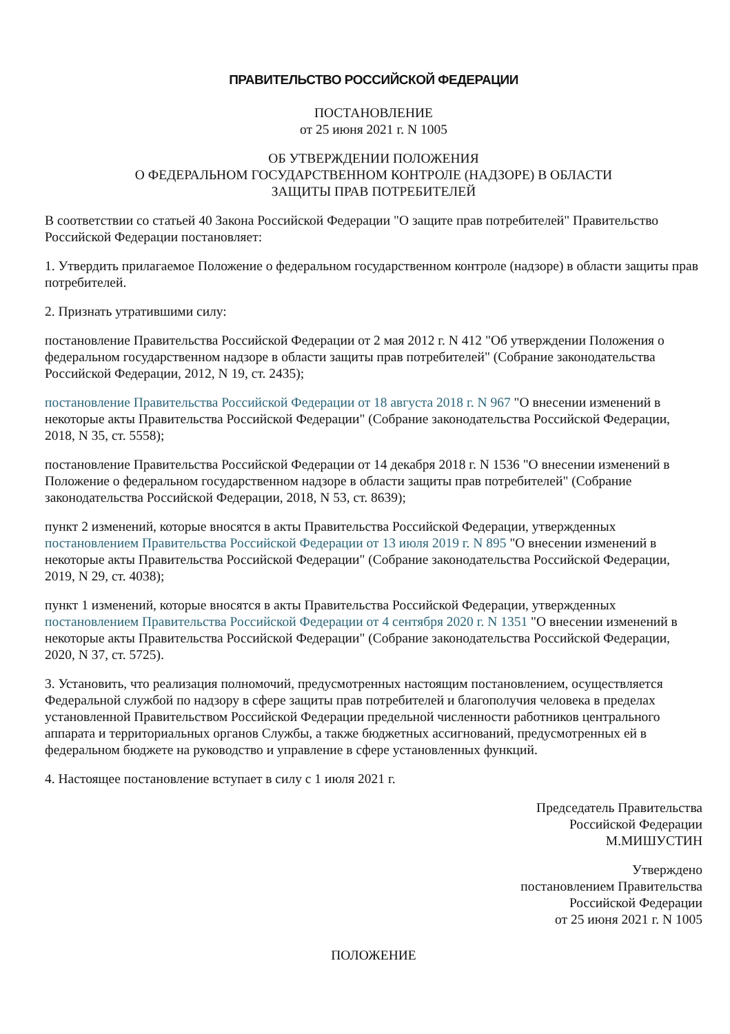ПРАВИТЕЛЬСТВО РОССИЙСКОЙ ФЕДЕРАЦИИ
ПОСТАНОВЛЕНИЕ
от 25 июня 2021 г. N 1005
ОБ УТВЕРЖДЕНИИ ПОЛОЖЕНИЯ
О ФЕДЕРАЛЬНОМ ГОСУДАРСТВЕННОМ КОНТРОЛЕ (НАДЗОРЕ) В ОБЛАСТИ
ЗАЩИТЫ ПРАВ ПОТРЕБИТЕЛЕЙ
В соответствии со статьей 40 Закона Российской Федерации "О защите прав потребителей" Правительство Российской Федерации постановляет:
1. Утвердить прилагаемое Положение о федеральном государственном контроле (надзоре) в области защиты прав потребителей.
2. Признать утратившими силу:
постановление Правительства Российской Федерации от 2 мая 2012 г. N 412 "Об утверждении Положения о федеральном государственном надзоре в области защиты прав потребителей" (Собрание законодательства Российской Федерации, 2012, N 19, ст. 2435);
постановление Правительства Российской Федерации от 18 августа 2018 г. N 967 "О внесении изменений в некоторые акты Правительства Российской Федерации" (Собрание законодательства Российской Федерации, 2018, N 35, ст. 5558);
постановление Правительства Российской Федерации от 14 декабря 2018 г. N 1536 "О внесении изменений в Положение о федеральном государственном надзоре в области защиты прав потребителей" (Собрание законодательства Российской Федерации, 2018, N 53, ст. 8639);
пункт 2 изменений, которые вносятся в акты Правительства Российской Федерации, утвержденных постановлением Правительства Российской Федерации от 13 июля 2019 г. N 895 "О внесении изменений в некоторые акты Правительства Российской Федерации" (Собрание законодательства Российской Федерации, 2019, N 29, ст. 4038);
пункт 1 изменений, которые вносятся в акты Правительства Российской Федерации, утвержденных постановлением Правительства Российской Федерации от 4 сентября 2020 г. N 1351 "О внесении изменений в некоторые акты Правительства Российской Федерации" (Собрание законодательства Российской Федерации, 2020, N 37, ст. 5725).
3. Установить, что реализация полномочий, предусмотренных настоящим постановлением, осуществляется Федеральной службой по надзору в сфере защиты прав потребителей и благополучия человека в пределах установленной Правительством Российской Федерации предельной численности работников центрального аппарата и территориальных органов Службы, а также бюджетных ассигнований, предусмотренных ей в федеральном бюджете на руководство и управление в сфере установленных функций.
4. Настоящее постановление вступает в силу с 1 июля 2021 г.
Председатель Правительства
Российской Федерации
М.МИШУСТИН
Утверждено
постановлением Правительства
Российской Федерации
от 25 июня 2021 г. N 1005
ПОЛОЖЕНИЕ